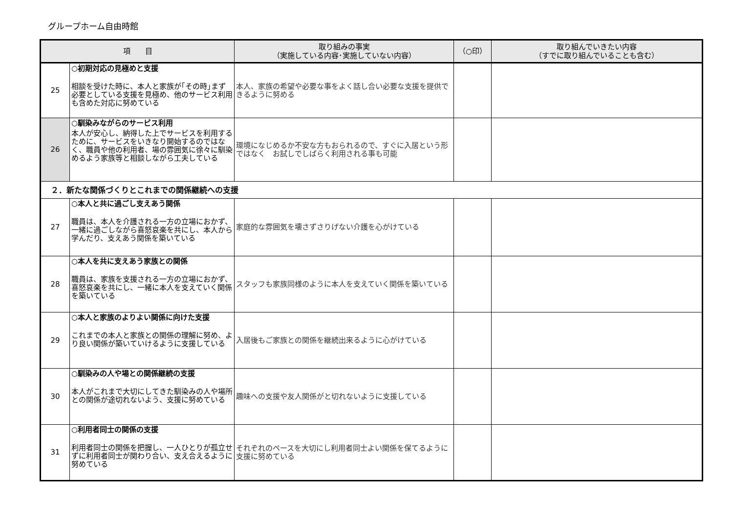グループホーム自由時館
| 項 目 | | 取り組みの事実 （実施している内容･実施していない内容） | （○印） | 取り組んでいきたい内容 （すでに取り組んでいることも含む） |
| --- | --- | --- | --- | --- |
| 25 | ○初期対応の見極めと支援 相談を受けた時に、本人と家族が｢その時｣まず必要としている支援を見極め、他のサービス利用も含めた対応に努めている | 本人、家族の希望や必要な事をよく話し合い必要な支援を提供できるように努める | | |
| 26 | ○馴染みながらのサービス利用 本人が安心し、納得した上でサービスを利用するために、サービスをいきなり開始するのではなく、職員や他の利用者、場の雰囲気に徐々に馴染めるよう家族等と相談しながら工夫している | 環境になじめるか不安な方もおられるので、すぐに入居という形ではなく お試しでしばらく利用される事も可能 | | |
| ２．新たな関係づくりとこれまでの関係継続への支援 | | | | |
| 27 | ○本人と共に過ごし支えあう関係 職員は、本人を介護される一方の立場におかず、一緒に過ごしながら喜怒哀楽を共にし、本人から学んだり、支えあう関係を築いている | 家庭的な雰囲気を壊さずさりげない介護を心がけている | | |
| 28 | ○本人を共に支えあう家族との関係 職員は、家族を支援される一方の立場におかず、喜怒哀楽を共にし、一緒に本人を支えていく関係を築いている | スタッフも家族同様のように本人を支えていく関係を築いている | | |
| 29 | ○本人と家族のよりよい関係に向けた支援 これまでの本人と家族との関係の理解に努め、より良い関係が築いていけるように支援している | 入居後もご家族との関係を継続出来るように心がけている | | |
| 30 | ○馴染みの人や場との関係継続の支援 本人がこれまで大切にしてきた馴染みの人や場所との関係が途切れないよう、支援に努めている | 趣味への支援や友人関係がと切れないように支援している | | |
| 31 | ○利用者同士の関係の支援 利用者同士の関係を把握し、一人ひとりが孤立せずに利用者同士が関わり合い、支え合えるように努めている | それぞれのペースを大切にし利用者同士よい関係を保てるように支援に努めている | | |